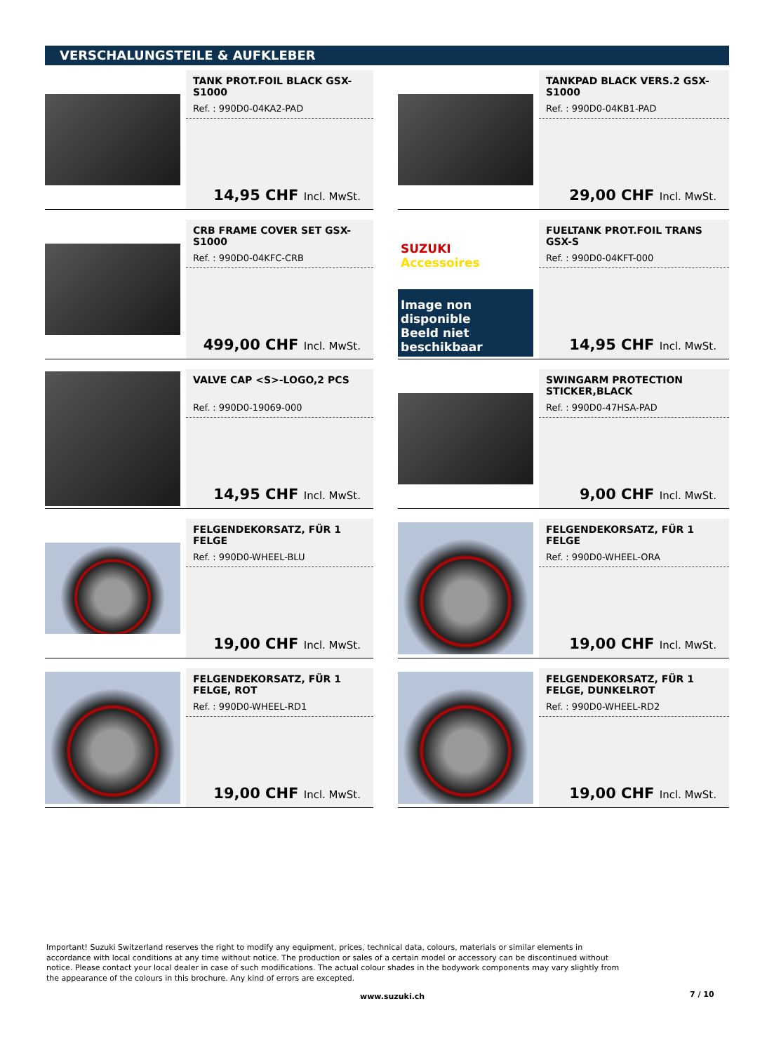VERSCHALUNGSTEILE & AUFKLEBER
TANK PROT.FOIL BLACK GSX-S1000
Ref. : 990D0-04KA2-PAD
14,95 CHF Incl. MwSt.
TANKPAD BLACK VERS.2 GSX-S1000
Ref. : 990D0-04KB1-PAD
29,00 CHF Incl. MwSt.
CRB FRAME COVER SET GSX-S1000
Ref. : 990D0-04KFC-CRB
499,00 CHF Incl. MwSt.
SUZUKI Accessoires
Image non disponible
Beeld niet beschikbaar
FUELTANK PROT.FOIL TRANS GSX-S
Ref. : 990D0-04KFT-000
14,95 CHF Incl. MwSt.
VALVE CAP <S>-LOGO,2 PCS
Ref. : 990D0-19069-000
14,95 CHF Incl. MwSt.
SWINGARM PROTECTION STICKER,BLACK
Ref. : 990D0-47HSA-PAD
9,00 CHF Incl. MwSt.
FELGENDEKORSATZ, FÜR 1 FELGE
Ref. : 990D0-WHEEL-BLU
19,00 CHF Incl. MwSt.
FELGENDEKORSATZ, FÜR 1 FELGE
Ref. : 990D0-WHEEL-ORA
19,00 CHF Incl. MwSt.
FELGENDEKORSATZ, FÜR 1 FELGE, ROT
Ref. : 990D0-WHEEL-RD1
19,00 CHF Incl. MwSt.
FELGENDEKORSATZ, FÜR 1 FELGE, DUNKELROT
Ref. : 990D0-WHEEL-RD2
19,00 CHF Incl. MwSt.
Important! Suzuki Switzerland reserves the right to modify any equipment, prices, technical data, colours, materials or similar elements in accordance with local conditions at any time without notice. The production or sales of a certain model or accessory can be discontinued without notice. Please contact your local dealer in case of such modifications. The actual colour shades in the bodywork components may vary slightly from the appearance of the colours in this brochure. Any kind of errors are excepted.
www.suzuki.ch 7 / 10